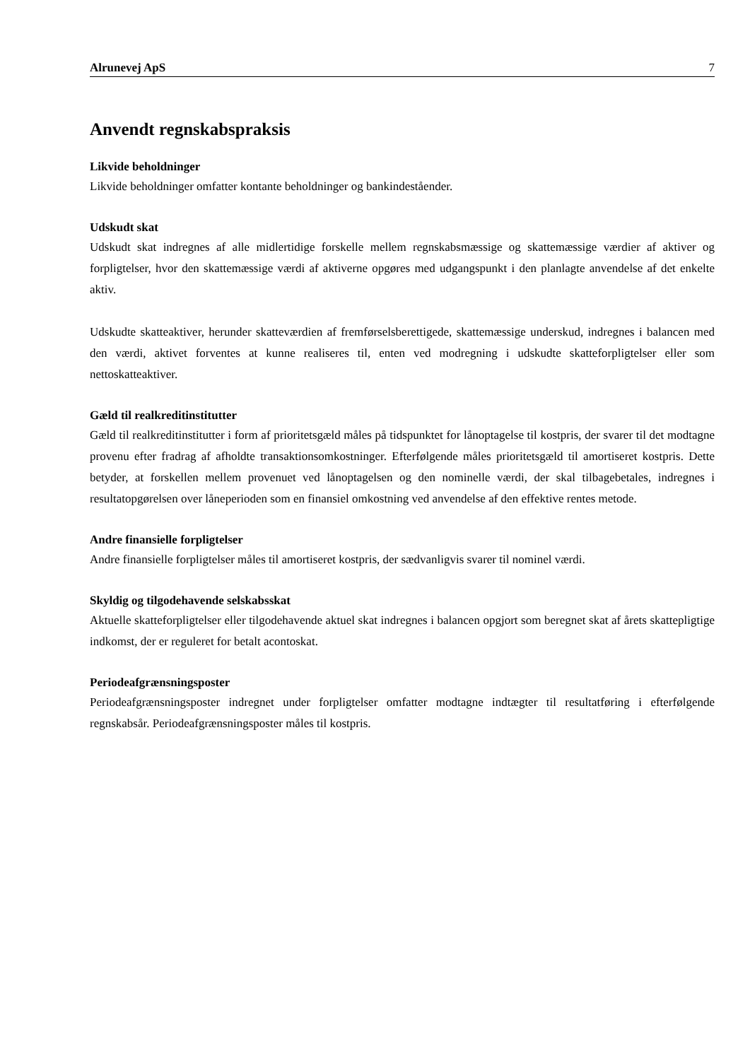Alrunevej ApS 7
Anvendt regnskabspraksis
Likvide beholdninger
Likvide beholdninger omfatter kontante beholdninger og bankindeståender.
Udskudt skat
Udskudt skat indregnes af alle midlertidige forskelle mellem regnskabsmæssige og skattemæssige værdier af aktiver og forpligtelser, hvor den skattemæssige værdi af aktiverne opgøres med udgangspunkt i den planlagte anvendelse af det enkelte aktiv.
Udskudte skatteaktiver, herunder skatteværdien af fremførselsberettigede, skattemæssige underskud, indregnes i balancen med den værdi, aktivet forventes at kunne realiseres til, enten ved modregning i udskudte skatteforpligtelser eller som nettoskatteaktiver.
Gæld til realkreditinstitutter
Gæld til realkreditinstitutter i form af prioritetsgæld måles på tidspunktet for lånoptagelse til kostpris, der svarer til det modtagne provenu efter fradrag af afholdte transaktionsomkostninger. Efterfølgende måles prioritetsgæld til amortiseret kostpris. Dette betyder, at forskellen mellem provenuet ved lånoptagelsen og den nominelle værdi, der skal tilbagebetales, indregnes i resultatopgørelsen over låneperioden som en finansiel omkostning ved anvendelse af den effektive rentes metode.
Andre finansielle forpligtelser
Andre finansielle forpligtelser måles til amortiseret kostpris, der sædvanligvis svarer til nominel værdi.
Skyldig og tilgodehavende selskabsskat
Aktuelle skatteforpligtelser eller tilgodehavende aktuel skat indregnes i balancen opgjort som beregnet skat af årets skattepligtige indkomst, der er reguleret for betalt acontoskat.
Periodeafgrænsningsposter
Periodeafgrænsningsposter indregnet under forpligtelser omfatter modtagne indtægter til resultatføring i efterfølgende regnskabsår. Periodeafgrænsningsposter måles til kostpris.